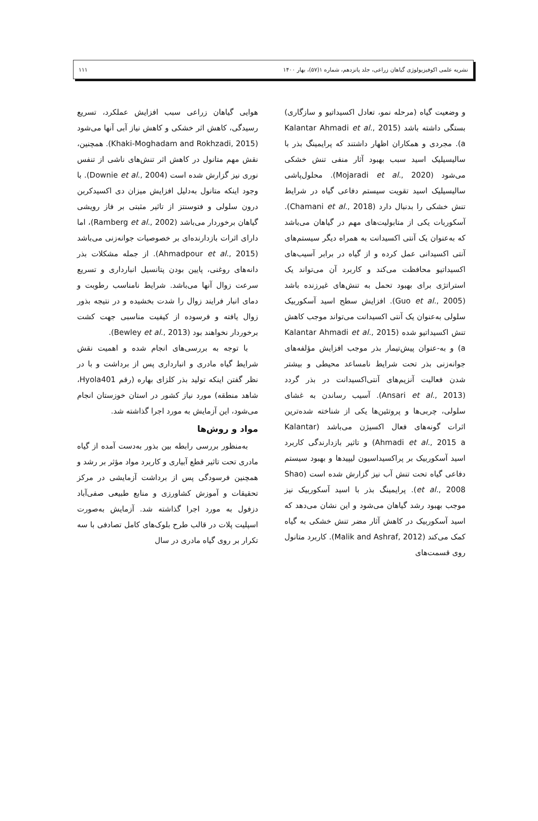نشریه علمی اکوفیزیولوژی گیاهان زراعی، جلد پانزدهم، شماره ۱(۵۷)، بهار ۱۴۰۰ ۱۱۱
و وضعیت گیاه (مرحله نمو، تعادل اکسیداتیو و سازگاری) بستگی داشته باشد (Kalantar Ahmadi et al., 2015 a). مجردی و همکاران اظهار داشتند که پرایمینگ بذر با سالیسیلیک اسید سبب بهبود آثار منفی تنش خشکی می‌شود (Mojaradi et al., 2020). محلول‌پاشی سالیسیلیک اسید تقویت سیستم دفاعی گیاه در شرایط تنش خشکی را بدنبال دارد (Chamani et al., 2018). آسکوربات یکی از متابولیت‌های مهم در گیاهان می‌باشد که به‌عنوان یک آنتی اکسیدانت به همراه دیگر سیستم‌های آنتی اکسیدانی عمل کرده و از گیاه در برابر آسیب‌های اکسیداتیو محافظت می‌کند و کاربرد آن می‌تواند یک استراتژی برای بهبود تحمل به تنش‌های غیرزنده باشد (Guo et al., 2005). افزایش سطح اسید آسکوربیک سلولی به‌عنوان یک آنتی اکسیدانت می‌تواند موجب کاهش تنش اکسیداتیو شده (Kalantar Ahmadi et al., 2015 a) و به-عنوان پیش‌تیمار بذر موجب افزایش مؤلفه‌های جوانه‌زنی بذر تحت شرایط نامساعد محیطی و بیشتر شدن فعالیت آنزیم‌های آنتی‌اکسیدانت در بذر گردد (Ansari et al., 2013). آسیب رساندن به غشای سلولی، چربی‌ها و پروتئین‌ها یکی از شناخته شده‌ترین اثرات گونه‌های فعال اکسیژن می‌باشد (Kalantar Ahmadi et al., 2015 a) و تاثیر بازدارندگی کاربرد اسید آسکوربیک بر پراکسیداسیون لیپیدها و بهبود سیستم دفاعی گیاه تحت تنش آب نیز گزارش شده است (Shao et al., 2008). پرایمینگ بذر با اسید آسکوربیک نیز موجب بهبود رشد گیاهان می‌شود و این نشان می‌دهد که اسید آسکوربیک در کاهش آثار مضر تنش خشکی به گیاه کمک می‌کند (Malik and Ashraf, 2012). کاربرد متانول روی قسمت‌های
هوایی گیاهان زراعی سبب افزایش عملکرد، تسریع رسیدگی، کاهش اثر خشکی و کاهش نیاز آبی آنها می‌شود (Khaki-Moghadam and Rokhzadi, 2015). همچنین، نقش مهم متانول در کاهش اثر تنش‌های ناشی از تنفس نوری نیز گزارش شده است (Downie et al., 2004). با وجود اینکه متانول به‌دلیل افزایش میزان دی اکسیدکربن درون سلولی و فتوسنتز از تاثیر مثبتی بر فاز رویشی گیاهان برخوردار می‌باشد (Ramberg et al., 2002)، اما دارای اثرات بازدارنده‌ای بر خصوصیات جوانه‌زنی می‌باشد (Ahmadpour et al., 2015). از جمله مشکلات بذر دانه‌های روغنی، پایین بودن پتانسیل انبارداری و تسریع سرعت زوال آنها می‌باشد. شرایط نامناسب رطوبت و دمای انبار فرایند زوال را شدت بخشیده و در نتیجه بذور زوال یافته و فرسوده از کیفیت مناسبی جهت کشت برخوردار نخواهند بود (Bewley et al., 2013).
با توجه به بررسی‌های انجام شده و اهمیت نقش شرایط گیاه مادری و انبارداری پس از برداشت و با در نظر گفتن اینکه تولید بذر کلزای بهاره (رقم Hyola401، شاهد منطقه) مورد نیاز کشور در استان خوزستان انجام می‌شود، این آزمایش به مورد اجرا گذاشته شد.
مواد و روش‌ها
به‌منظور بررسی رابطه بین بذور به‌دست آمده از گیاه مادری تحت تاثیر قطع آبیاری و کاربرد مواد مؤثر بر رشد و همچنین فرسودگی پس از برداشت آزمایشی در مرکز تحقیقات و آموزش کشاورزی و منابع طبیعی صفی‌آباد دزفول به مورد اجرا گذاشته شد. آزمایش به‌صورت اسپلیت پلات در قالب طرح بلوک‌های کامل تصادفی با سه تکرار بر روی گیاه مادری در سال